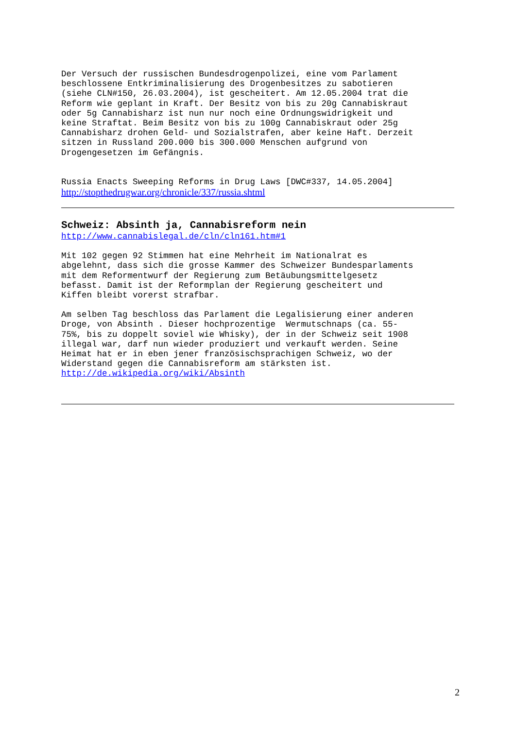Der Versuch der russischen Bundesdrogenpolizei, eine vom Parlament beschlossene Entkriminalisierung des Drogenbesitzes zu sabotieren (siehe CLN#150, 26.03.2004), ist gescheitert. Am 12.05.2004 trat die Reform wie geplant in Kraft. Der Besitz von bis zu 20g Cannabiskraut oder 5g Cannabisharz ist nun nur noch eine Ordnungswidrigkeit und keine Straftat. Beim Besitz von bis zu 100g Cannabiskraut oder 25g Cannabisharz drohen Geld- und Sozialstrafen, aber keine Haft. Derzeit sitzen in Russland 200.000 bis 300.000 Menschen aufgrund von Drogengesetzen im Gefängnis.
Russia Enacts Sweeping Reforms in Drug Laws [DWC#337, 14.05.2004]
http://stopthedrugwar.org/chronicle/337/russia.shtml
Schweiz: Absinth ja, Cannabisreform nein
http://www.cannabislegal.de/cln/cln161.htm#1
Mit 102 gegen 92 Stimmen hat eine Mehrheit im Nationalrat es abgelehnt, dass sich die grosse Kammer des Schweizer Bundesparlaments mit dem Reformentwurf der Regierung zum Betäubungsmittelgesetz befasst. Damit ist der Reformplan der Regierung gescheitert und Kiffen bleibt vorerst strafbar.
Am selben Tag beschloss das Parlament die Legalisierung einer anderen Droge, von Absinth . Dieser hochprozentige Wermutschnaps (ca. 55- 75%, bis zu doppelt soviel wie Whisky), der in der Schweiz seit 1908 illegal war, darf nun wieder produziert und verkauft werden. Seine Heimat hat er in eben jener französischsprachigen Schweiz, wo der Widerstand gegen die Cannabisreform am stärksten ist. http://de.wikipedia.org/wiki/Absinth
2